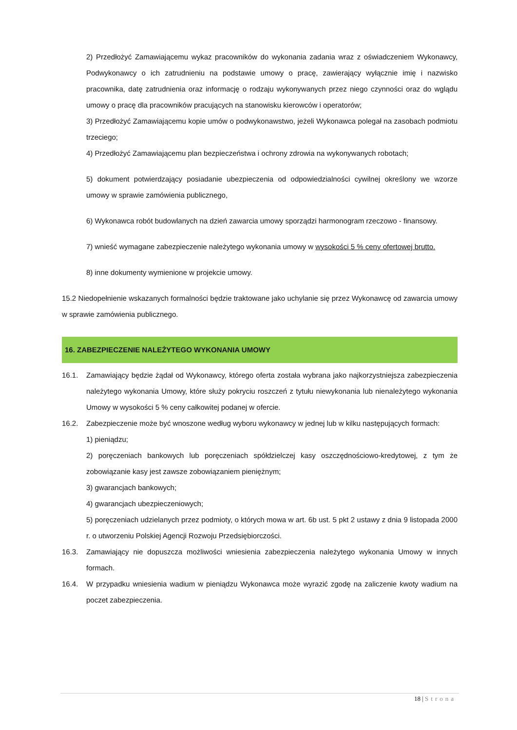2) Przedłożyć Zamawiającemu wykaz pracowników do wykonania zadania wraz z oświadczeniem Wykonawcy, Podwykonawcy o ich zatrudnieniu na podstawie umowy o pracę, zawierający wyłącznie imię i nazwisko pracownika, datę zatrudnienia oraz informację o rodzaju wykonywanych przez niego czynności oraz do wglądu umowy o pracę dla pracowników pracujących na stanowisku kierowców i operatorów;
3) Przedłożyć Zamawiającemu kopie umów o podwykonawstwo, jeżeli Wykonawca polegał na zasobach podmiotu trzeciego;
4) Przedłożyć Zamawiającemu plan bezpieczeństwa i ochrony zdrowia na wykonywanych robotach;
5) dokument potwierdzający posiadanie ubezpieczenia od odpowiedzialności cywilnej określony we wzorze umowy w sprawie zamówienia publicznego,
6) Wykonawca robót budowlanych na dzień zawarcia umowy sporządzi harmonogram rzeczowo - finansowy.
7) wnieść wymagane zabezpieczenie należytego wykonania umowy w wysokości 5 % ceny ofertowej brutto.
8) inne dokumenty wymienione w projekcie umowy.
15.2 Niedopełnienie wskazanych formalności będzie traktowane jako uchylanie się przez Wykonawcę od zawarcia umowy w sprawie zamówienia publicznego.
16. ZABEZPIECZENIE NALEŻYTEGO WYKONANIA UMOWY
16.1. Zamawiający będzie żądał od Wykonawcy, którego oferta została wybrana jako najkorzystniejsza zabezpieczenia należytego wykonania Umowy, które służy pokryciu roszczeń z tytułu niewykonania lub nienależytego wykonania Umowy w wysokości 5 % ceny całkowitej podanej w ofercie.
16.2. Zabezpieczenie może być wnoszone według wyboru wykonawcy w jednej lub w kilku następujących formach:
1) pieniądzu;
2) poręczeniach bankowych lub poręczeniach spółdzielczej kasy oszczędnościowo-kredytowej, z tym że zobowiązanie kasy jest zawsze zobowiązaniem pieniężnym;
3) gwarancjach bankowych;
4) gwarancjach ubezpieczeniowych;
5) poręczeniach udzielanych przez podmioty, o których mowa w art. 6b ust. 5 pkt 2 ustawy z dnia 9 listopada 2000 r. o utworzeniu Polskiej Agencji Rozwoju Przedsiębiorczości.
16.3. Zamawiający nie dopuszcza możliwości wniesienia zabezpieczenia należytego wykonania Umowy w innych formach.
16.4. W przypadku wniesienia wadium w pieniądzu Wykonawca może wyrazić zgodę na zaliczenie kwoty wadium na poczet zabezpieczenia.
18 | Strona